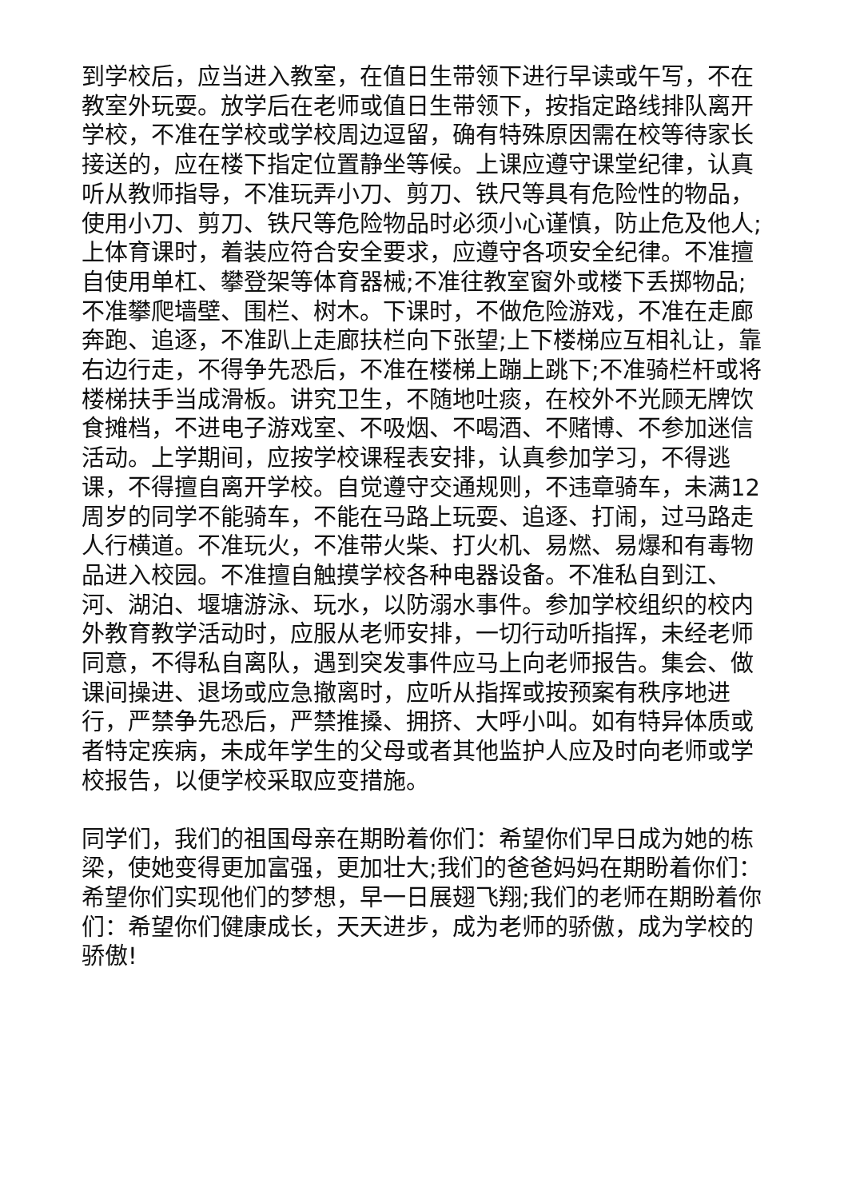到学校后，应当进入教室，在值日生带领下进行早读或午写，不在教室外玩耍。放学后在老师或值日生带领下，按指定路线排队离开学校，不准在学校或学校周边逗留，确有特殊原因需在校等待家长接送的，应在楼下指定位置静坐等候。上课应遵守课堂纪律，认真听从教师指导，不准玩弄小刀、剪刀、铁尺等具有危险性的物品，使用小刀、剪刀、铁尺等危险物品时必须小心谨慎，防止危及他人;上体育课时，着装应符合安全要求，应遵守各项安全纪律。不准擅自使用单杠、攀登架等体育器械;不准往教室窗外或楼下丢掷物品;不准攀爬墙壁、围栏、树木。下课时，不做危险游戏，不准在走廊奔跑、追逐，不准趴上走廊扶栏向下张望;上下楼梯应互相礼让，靠右边行走，不得争先恐后，不准在楼梯上蹦上跳下;不准骑栏杆或将楼梯扶手当成滑板。讲究卫生，不随地吐痰，在校外不光顾无牌饮食摊档，不进电子游戏室、不吸烟、不喝酒、不赌博、不参加迷信活动。上学期间，应按学校课程表安排，认真参加学习，不得逃课，不得擅自离开学校。自觉遵守交通规则，不违章骑车，未满12周岁的同学不能骑车，不能在马路上玩耍、追逐、打闹，过马路走人行横道。不准玩火，不准带火柴、打火机、易燃、易爆和有毒物品进入校园。不准擅自触摸学校各种电器设备。不准私自到江、河、湖泊、堰塘游泳、玩水，以防溺水事件。参加学校组织的校内外教育教学活动时，应服从老师安排，一切行动听指挥，未经老师同意，不得私自离队，遇到突发事件应马上向老师报告。集会、做课间操进、退场或应急撤离时，应听从指挥或按预案有秩序地进行，严禁争先恐后，严禁推搡、拥挤、大呼小叫。如有特异体质或者特定疾病，未成年学生的父母或者其他监护人应及时向老师或学校报告，以便学校采取应变措施。
同学们，我们的祖国母亲在期盼着你们：希望你们早日成为她的栋梁，使她变得更加富强，更加壮大;我们的爸爸妈妈在期盼着你们：希望你们实现他们的梦想，早一日展翅飞翔;我们的老师在期盼着你们：希望你们健康成长，天天进步，成为老师的骄傲，成为学校的骄傲!